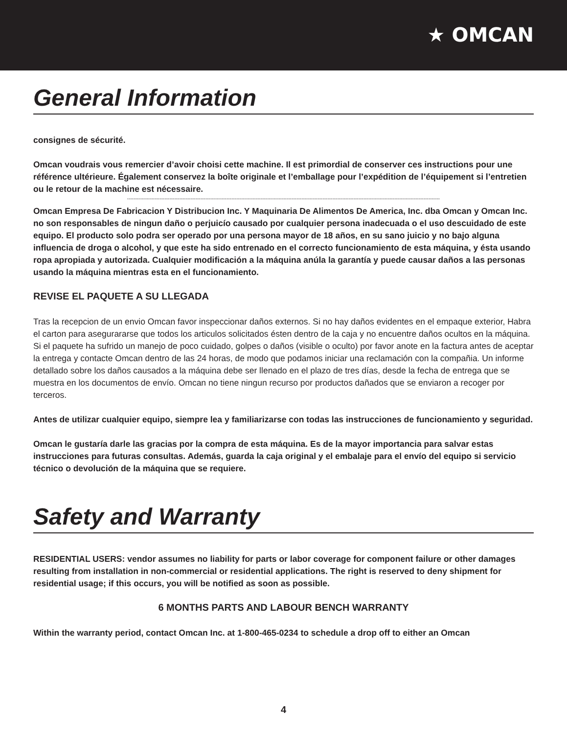★ OMCAN
General Information
consignes de sécurité.
Omcan voudrais vous remercier d’avoir choisi cette machine. Il est primordial de conserver ces instructions pour une référence ultérieure. Également conservez la boîte originale et l’emballage pour l’expédition de l’équipement si l’entretien ou le retour de la machine est nécessaire.
------------------------------------------------------------------------------------------------------------------------------------------------------------------------------------------------
Omcan Empresa De Fabricacion Y Distribucion Inc. Y Maquinaria De Alimentos De America, Inc. dba Omcan y Omcan Inc. no son responsables de ningun daño o perjuicío causado por cualquier persona inadecuada o el uso descuidado de este equipo. El producto solo podra ser operado por una persona mayor de 18 años, en su sano juicio y no bajo alguna influencia de droga o alcohol, y que este ha sido entrenado en el correcto funcionamiento de esta máquina, y ésta usando ropa apropiada y autorizada. Cualquier modificación a la máquina anúla la garantía y puede causar daños a las personas usando la máquina mientras esta en el funcionamiento.
REVISE EL PAQUETE A SU LLEGADA
Tras la recepcion de un envio Omcan favor inspeccionar daños externos. Si no hay daños evidentes en el empaque exterior, Habra el carton para asegurararse que todos los articulos solicitados ésten dentro de la caja y no encuentre daños ocultos en la máquina. Si el paquete ha sufrido un manejo de poco cuidado, golpes o daños (visible o oculto) por favor anote en la factura antes de aceptar la entrega y contacte Omcan dentro de las 24 horas, de modo que podamos iniciar una reclamación con la compañia. Un informe detallado sobre los daños causados a la máquina debe ser llenado en el plazo de tres días, desde la fecha de entrega que se muestra en los documentos de envío. Omcan no tiene ningun recurso por productos dañados que se enviaron a recoger por terceros.
Antes de utilizar cualquier equipo, siempre lea y familiarizarse con todas las instrucciones de funcionamiento y seguridad.
Omcan le gustaría darle las gracias por la compra de esta máquina. Es de la mayor importancia para salvar estas instrucciones para futuras consultas. Además, guarda la caja original y el embalaje para el envío del equipo si servicio técnico o devolución de la máquina que se requiere.
Safety and Warranty
RESIDENTIAL USERS: vendor assumes no liability for parts or labor coverage for component failure or other damages resulting from installation in non-commercial or residential applications. The right is reserved to deny shipment for residential usage; if this occurs, you will be notified as soon as possible.
6 MONTHS PARTS AND LABOUR BENCH WARRANTY
Within the warranty period, contact Omcan Inc. at 1-800-465-0234 to schedule a drop off to either an Omcan
4